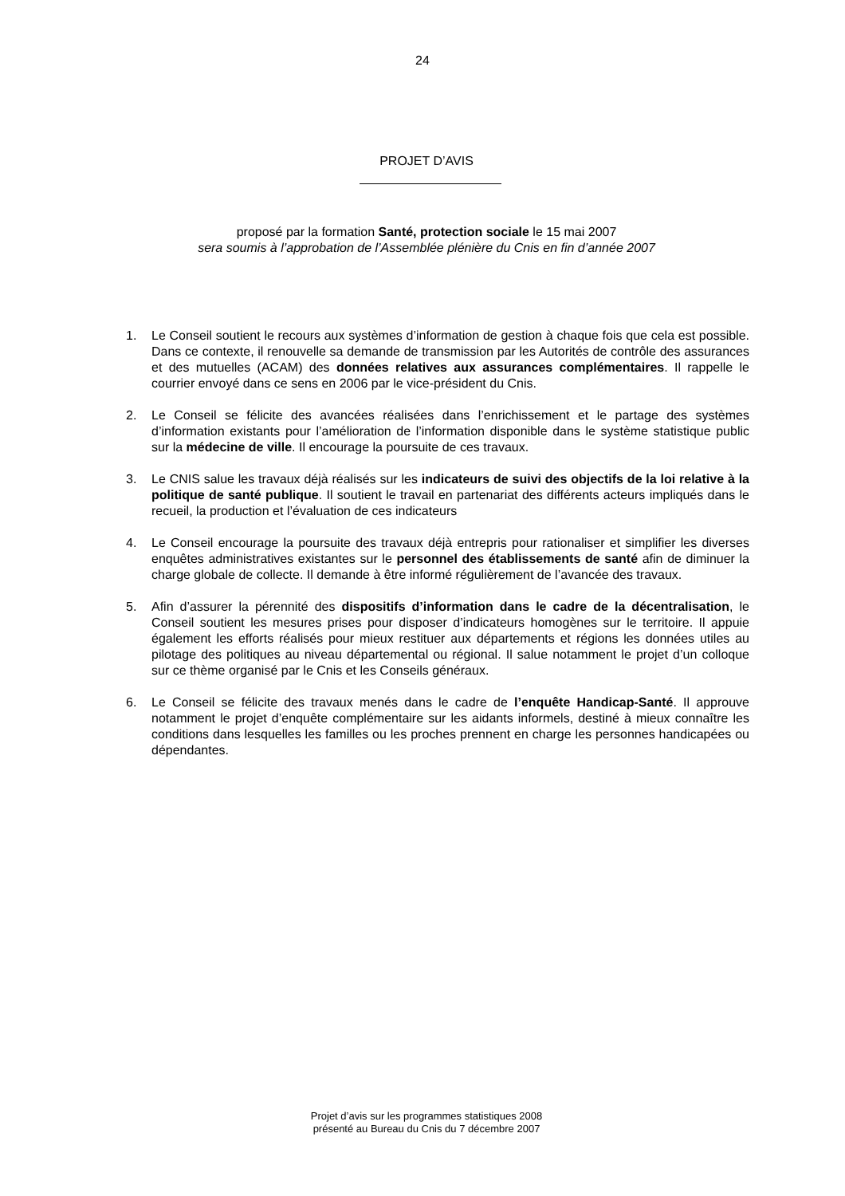24
PROJET D’AVIS
proposé par la formation Santé, protection sociale le 15 mai 2007
sera soumis à l’approbation de l’Assemblée plénière du Cnis en fin d’année 2007
1. Le Conseil soutient le recours aux systèmes d’information de gestion à chaque fois que cela est possible. Dans ce contexte, il renouvelle sa demande de transmission par les Autorités de contrôle des assurances et des mutuelles (ACAM) des données relatives aux assurances complémentaires. Il rappelle le courrier envoyé dans ce sens en 2006 par le vice-président du Cnis.
2. Le Conseil se félicite des avancées réalisées dans l’enrichissement et le partage des systèmes d’information existants pour l’amélioration de l’information disponible dans le système statistique public sur la médecine de ville. Il encourage la poursuite de ces travaux.
3. Le CNIS salue les travaux déjà réalisés sur les indicateurs de suivi des objectifs de la loi relative à la politique de santé publique. Il soutient le travail en partenariat des différents acteurs impliqués dans le recueil, la production et l’évaluation de ces indicateurs
4. Le Conseil encourage la poursuite des travaux déjà entrepris pour rationaliser et simplifier les diverses enquêtes administratives existantes sur le personnel des établissements de santé afin de diminuer la charge globale de collecte. Il demande à être informé régulièrement de l’avancée des travaux.
5. Afin d’assurer la pérennité des dispositifs d’information dans le cadre de la décentralisation, le Conseil soutient les mesures prises pour disposer d’indicateurs homogènes sur le territoire. Il appuie également les efforts réalisés pour mieux restituer aux départements et régions les données utiles au pilotage des politiques au niveau départemental ou régional. Il salue notamment le projet d’un colloque sur ce thème organisé par le Cnis et les Conseils généraux.
6. Le Conseil se félicite des travaux menés dans le cadre de l’enquête Handicap-Santé. Il approuve notamment le projet d’enquête complémentaire sur les aidants informels, destiné à mieux connaître les conditions dans lesquelles les familles ou les proches prennent en charge les personnes handicapées ou dépendantes.
Projet d’avis sur les programmes statistiques 2008
présenté au Bureau du Cnis du 7 décembre 2007